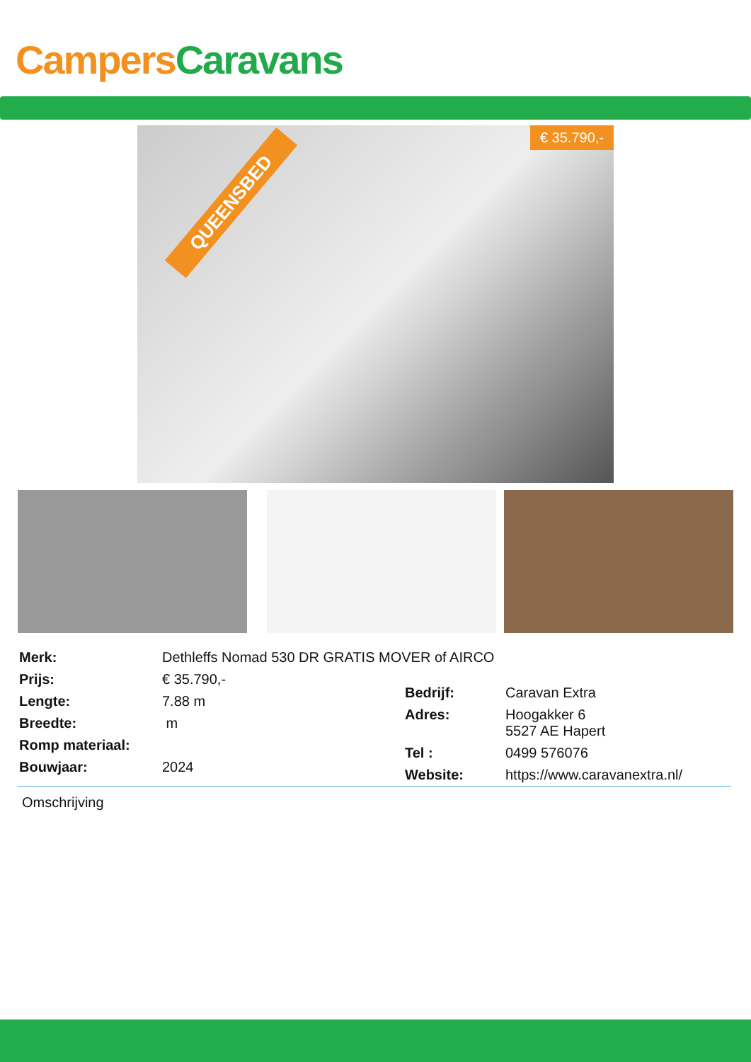Campers Caravans
QUEENSBED
€ 35.790,-
| Merk: | Dethleffs Nomad 530 DR GRATIS MOVER of AIRCO |
| Prijs: | € 35.790,- |
| Lengte: | 7.88 m |
| Breedte: | m |
| Romp materiaal: | |
| Bouwjaar: | 2024 |
| Bedrijf: | Caravan Extra |
| Adres: | Hoogakker 6 5527 AE Hapert |
| Tel : | 0499 576076 |
| Website: | https://www.caravanextra.nl/ |
Omschrijving